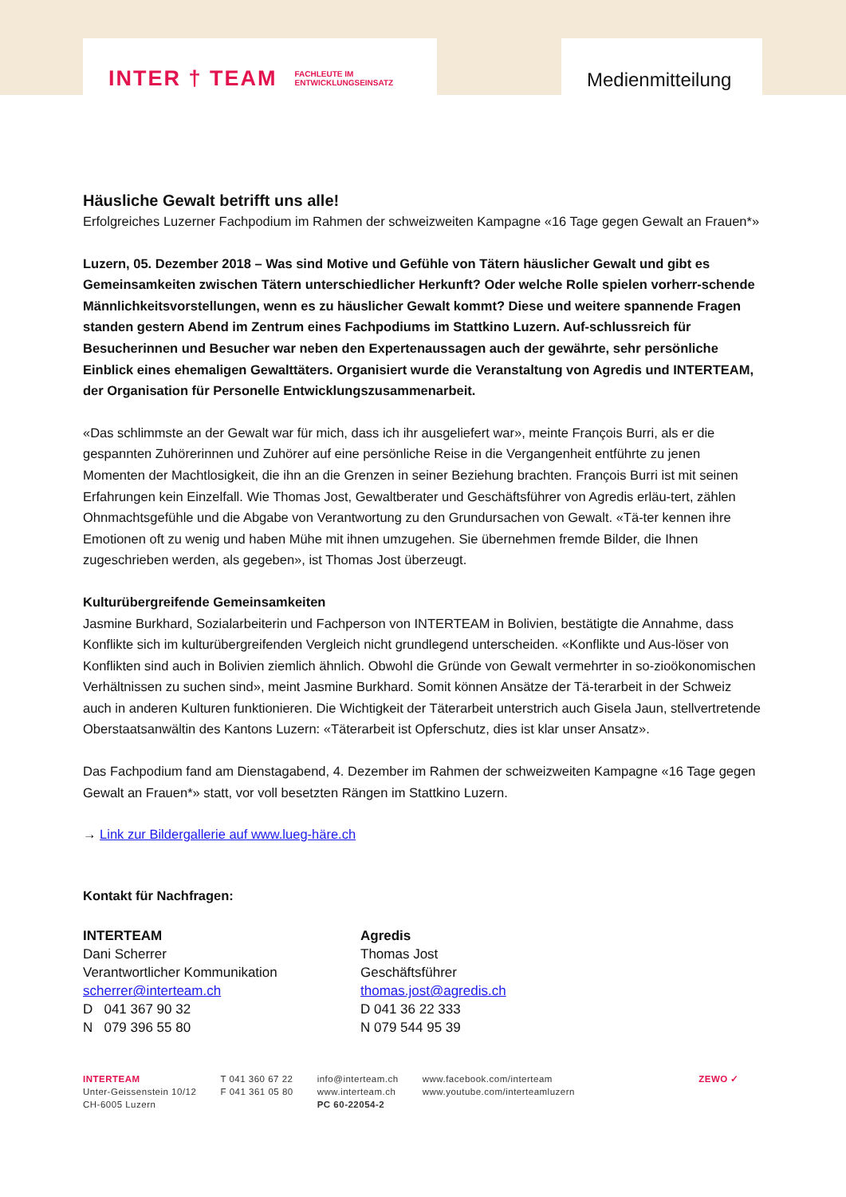INTER † TEAM FACHLEUTE IM
ENTWICKLUNGSEINSATZ
Medienmitteilung
Häusliche Gewalt betrifft uns alle!
Erfolgreiches Luzerner Fachpodium im Rahmen der schweizweiten Kampagne «16 Tage gegen Gewalt an Frauen*»
Luzern, 05. Dezember 2018 – Was sind Motive und Gefühle von Tätern häuslicher Gewalt und gibt es Gemeinsamkeiten zwischen Tätern unterschiedlicher Herkunft? Oder welche Rolle spielen vorherr-schende Männlichkeitsvorstellungen, wenn es zu häuslicher Gewalt kommt? Diese und weitere spannende Fragen standen gestern Abend im Zentrum eines Fachpodiums im Stattkino Luzern. Auf-schlussreich für Besucherinnen und Besucher war neben den Expertenaussagen auch der gewährte, sehr persönliche Einblick eines ehemaligen Gewalttäters. Organisiert wurde die Veranstaltung von Agredis und INTERTEAM, der Organisation für Personelle Entwicklungszusammenarbeit.
«Das schlimmste an der Gewalt war für mich, dass ich ihr ausgeliefert war», meinte François Burri, als er die gespannten Zuhörerinnen und Zuhörer auf eine persönliche Reise in die Vergangenheit entführte zu jenen Momenten der Machtlosigkeit, die ihn an die Grenzen in seiner Beziehung brachten. François Burri ist mit seinen Erfahrungen kein Einzelfall. Wie Thomas Jost, Gewaltberater und Geschäftsführer von Agredis erläu-tert, zählen Ohnmachtsgefühle und die Abgabe von Verantwortung zu den Grundursachen von Gewalt. «Tä-ter kennen ihre Emotionen oft zu wenig und haben Mühe mit ihnen umzugehen. Sie übernehmen fremde Bilder, die Ihnen zugeschrieben werden, als gegeben», ist Thomas Jost überzeugt.
Kulturübergreifende Gemeinsamkeiten
Jasmine Burkhard, Sozialarbeiterin und Fachperson von INTERTEAM in Bolivien, bestätigte die Annahme, dass Konflikte sich im kulturübergreifenden Vergleich nicht grundlegend unterscheiden. «Konflikte und Aus-löser von Konflikten sind auch in Bolivien ziemlich ähnlich. Obwohl die Gründe von Gewalt vermehrter in so-zioökonomischen Verhältnissen zu suchen sind», meint Jasmine Burkhard. Somit können Ansätze der Tä-terarbeit in der Schweiz auch in anderen Kulturen funktionieren. Die Wichtigkeit der Täterarbeit unterstrich auch Gisela Jaun, stellvertretende Oberstaatsanwältin des Kantons Luzern: «Täterarbeit ist Opferschutz, dies ist klar unser Ansatz».
Das Fachpodium fand am Dienstagabend, 4. Dezember im Rahmen der schweizweiten Kampagne «16 Tage gegen Gewalt an Frauen*» statt, vor voll besetzten Rängen im Stattkino Luzern.
→ Link zur Bildergallerie auf www.lueg-häre.ch
Kontakt für Nachfragen:
INTERTEAM
Dani Scherrer
Verantwortlicher Kommunikation
scherrer@interteam.ch
D 041 367 90 32
N 079 396 55 80
Agredis
Thomas Jost
Geschäftsführer
thomas.jost@agredis.ch
D 041 36 22 333
N 079 544 95 39
INTERTEAM
Unter-Geissenstein 10/12
CH-6005 Luzern
T 041 360 67 22
F 041 361 05 80
info@interteam.ch
www.interteam.ch
PC 60-22054-2
www.facebook.com/interteam
www.youtube.com/interteamluzern
ZEWO ✓